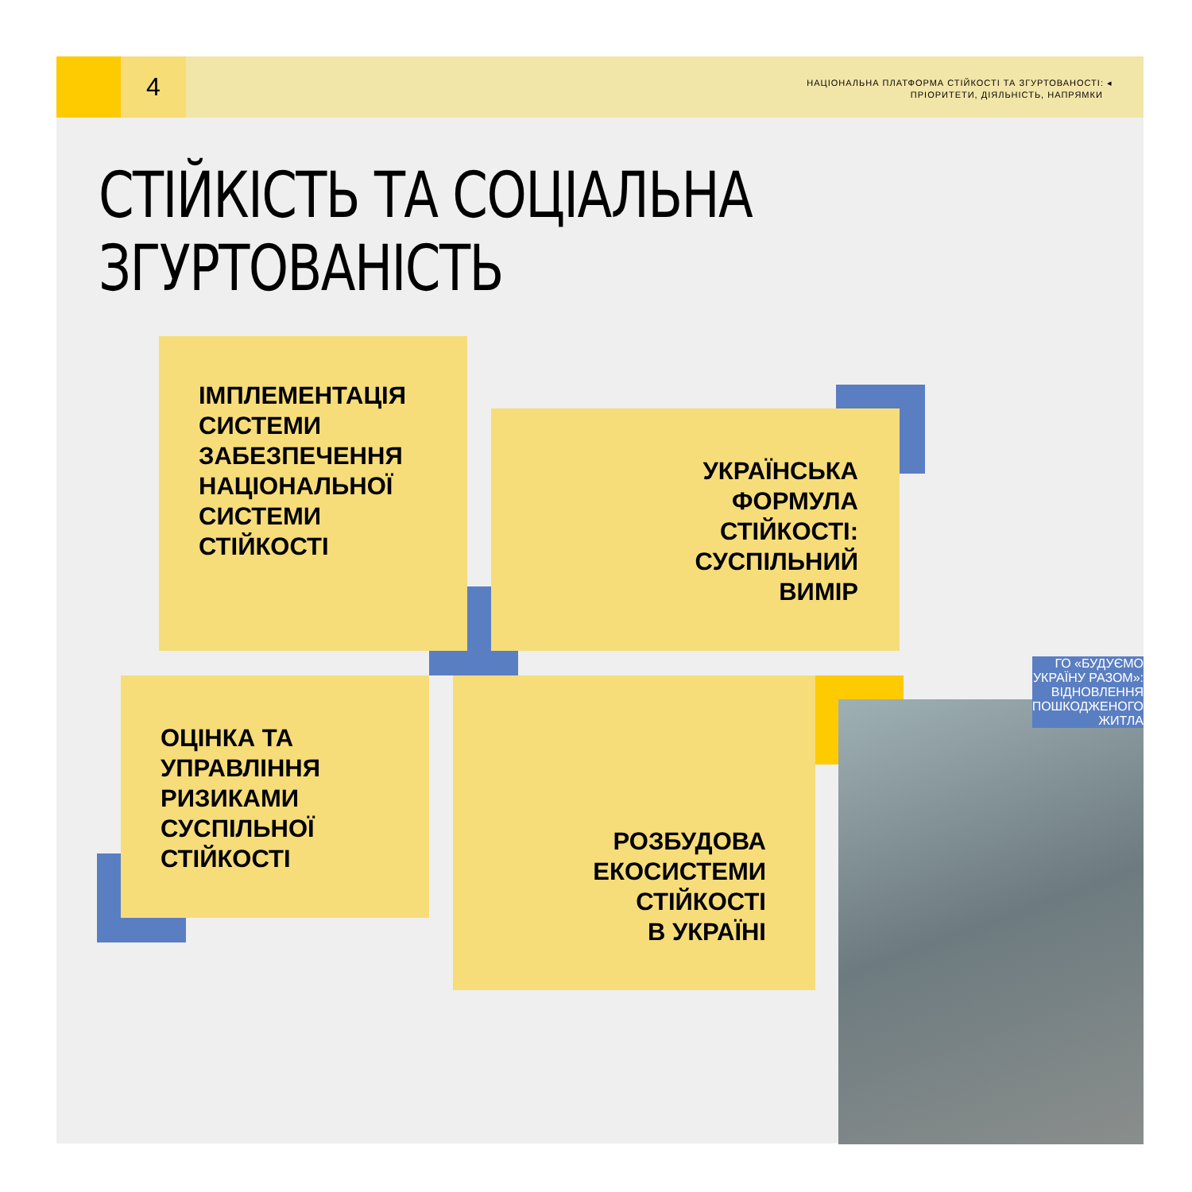4
НАЦІОНАЛЬНА ПЛАТФОРМА СТІЙКОСТІ ТА ЗГУРТОВАНОСТІ: ◂
ПРІОРИТЕТИ, ДІЯЛЬНІСТЬ, НАПРЯМКИ
СТІЙКІСТЬ ТА СОЦІАЛЬНА
ЗГУРТОВАНІСТЬ
ІМПЛЕМЕНТАЦІЯ СИСТЕМИ ЗАБЕЗПЕЧЕННЯ НАЦІОНАЛЬНОЇ СИСТЕМИ СТІЙКОСТІ
УКРАЇНСЬКА
ФОРМУЛА
СТІЙКОСТІ:
СУСПІЛЬНИЙ
ВИМІР
ОЦІНКА ТА УПРАВЛІННЯ РИЗИКАМИ СУСПІЛЬНОЇ СТІЙКОСТІ
РОЗБУДОВА
ЕКОСИСТЕМИ
СТІЙКОСТІ
В УКРАЇНІ
ГО «БУДУЄМО
УКРАЇНУ РАЗОМ»:
ВІДНОВЛЕННЯ
ПОШКОДЖЕНОГО
ЖИТЛА